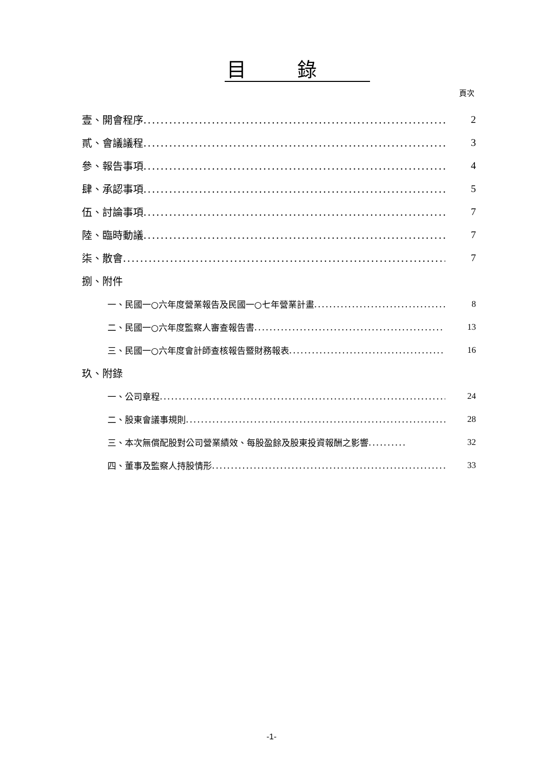目錄
頁次
壹、開會程序........................................................................ 2
貳、會議議程........................................................................ 3
參、報告事項........................................................................ 4
肆、承認事項........................................................................ 5
伍、討論事項........................................................................ 7
陸、臨時動議........................................................................ 7
柒、散會............................................................................. 7
捌、附件
一、民國一○六年度營業報告及民國一○七年營業計畫..................................... 8
二、民國一○六年度監察人審查報告書.................................................. 13
三、民國一○六年度會計師查核報告暨財務報表 ......................................... 16
玖、附錄
一、公司章程.............................................................................. 24
二、股東會議事規則....................................................................... 28
三、本次無償配股對公司營業績效、每股盈餘及股東投資報酬之影響.......... 32
四、董事及監察人持股情形.................................................................. 33
-1-